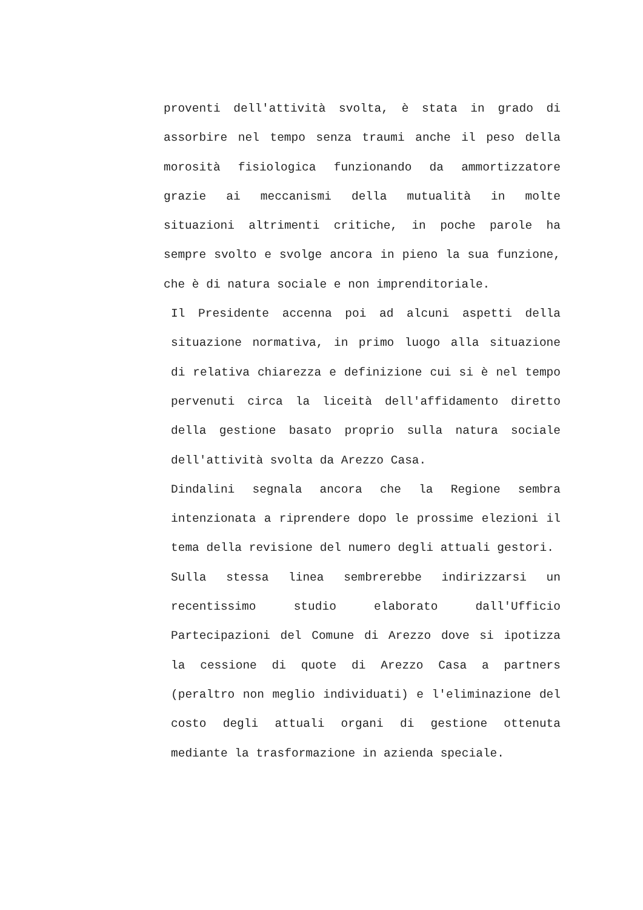proventi dell'attività svolta, è stata in grado di assorbire nel tempo senza traumi anche il peso della morosità fisiologica funzionando da ammortizzatore grazie ai meccanismi della mutualità in molte situazioni altrimenti critiche, in poche parole ha sempre svolto e svolge ancora in pieno la sua funzione, che è di natura sociale e non imprenditoriale.
Il Presidente accenna poi ad alcuni aspetti della situazione normativa, in primo luogo alla situazione di relativa chiarezza e definizione cui si è nel tempo pervenuti circa la liceità dell'affidamento diretto della gestione basato proprio sulla natura sociale dell'attività svolta da Arezzo Casa.
Dindalini segnala ancora che la Regione sembra intenzionata a riprendere dopo le prossime elezioni il tema della revisione del numero degli attuali gestori.
Sulla stessa linea sembrerebbe indirizzarsi un recentissimo studio elaborato dall'Ufficio Partecipazioni del Comune di Arezzo dove si ipotizza la cessione di quote di Arezzo Casa a partners (peraltro non meglio individuati) e l'eliminazione del costo degli attuali organi di gestione ottenuta mediante la trasformazione in azienda speciale.